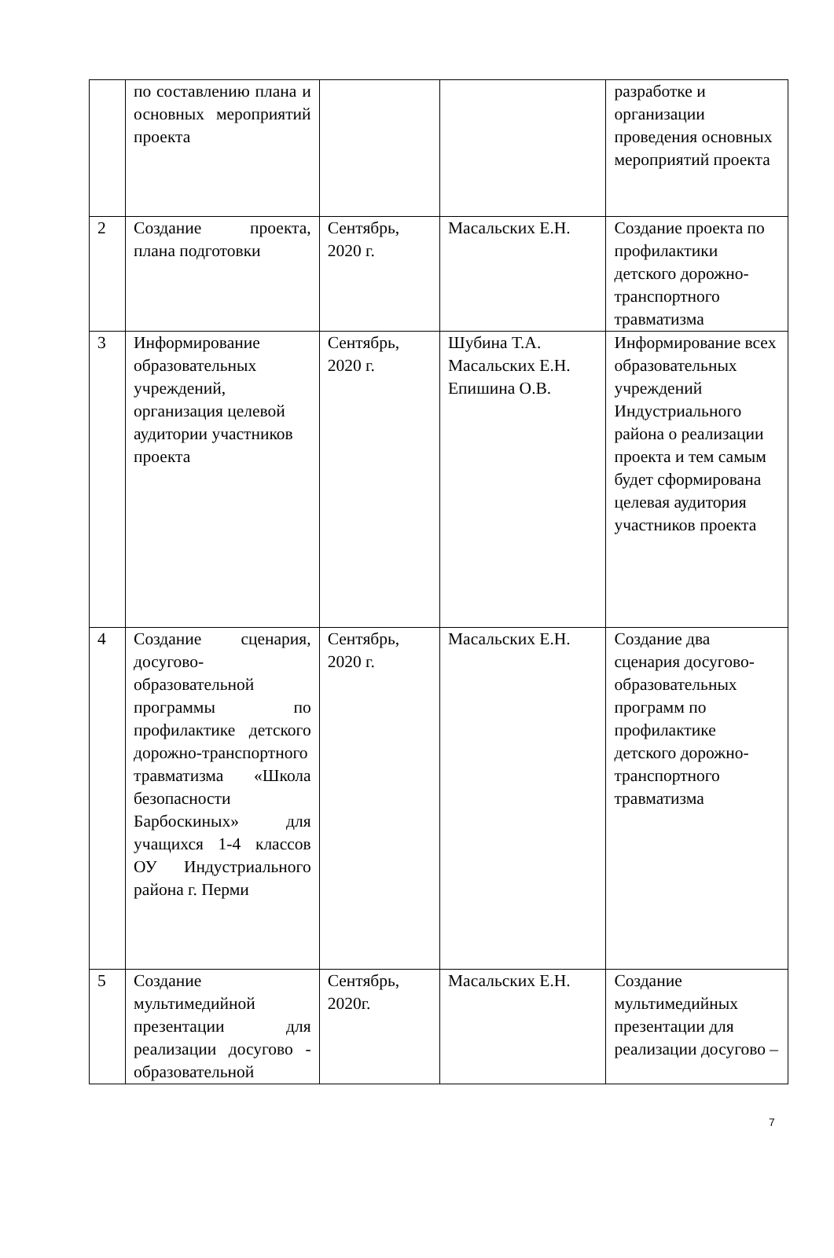| | по составлению плана и основных мероприятий проекта | | | разработке и организации проведения основных мероприятий проекта |
| 2 | Создание проекта, плана подготовки | Сентябрь, 2020 г. | Масальских Е.Н. | Создание проекта по профилактики детского дорожно-транспортного травматизма |
| 3 | Информирование образовательных учреждений, организация целевой аудитории участников проекта | Сентябрь, 2020 г. | Шубина Т.А. Масальских Е.Н. Епишина О.В. | Информирование всех образовательных учреждений Индустриального района о реализации проекта и тем самым будет сформирована целевая аудитория участников проекта |
| 4 | Создание сценария, досугово-образовательной программы по профилактике детского дорожно-транспортного травматизма «Школа безопасности Барбоскиных» для учащихся 1-4 классов ОУ Индустриального района г. Перми | Сентябрь, 2020 г. | Масальских Е.Н. | Создание два сценария досугово-образовательных программ по профилактике детского дорожно-транспортного травматизма |
| 5 | Создание мультимедийной презентации для реализации досугово - образовательной | Сентябрь, 2020г. | Масальских Е.Н. | Создание мультимедийных презентации для реализации досугово – |
7